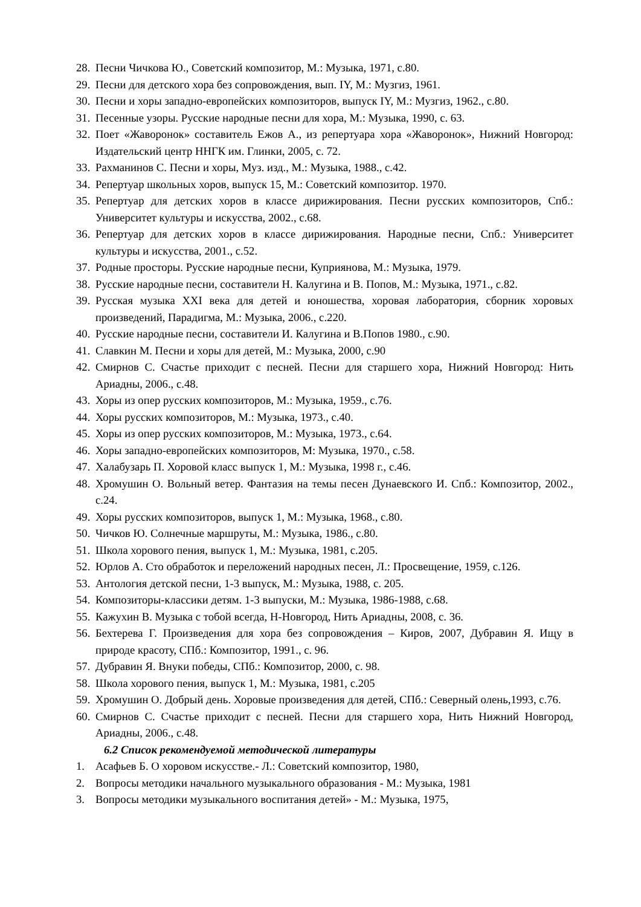28. Песни Чичкова Ю., Советский композитор, М.: Музыка, 1971, с.80.
29. Песни для детского хора без сопровождения, вып. IY, М.: Музгиз, 1961.
30. Песни и хоры западно-европейских композиторов, выпуск IY, М.: Музгиз, 1962., с.80.
31. Песенные узоры. Русские народные песни для хора, М.: Музыка, 1990, с. 63.
32. Поет «Жаворонок» составитель Ежов А., из репертуара хора «Жаворонок», Нижний Новгород: Издательский центр ННГК им. Глинки, 2005, с. 72.
33. Рахманинов С. Песни и хоры, Муз. изд., М.: Музыка, 1988., с.42.
34. Репертуар школьных хоров, выпуск 15, М.: Советский композитор. 1970.
35. Репертуар для детских хоров в классе дирижирования. Песни русских композиторов, Спб.: Университет культуры и искусства, 2002., с.68.
36. Репертуар для детских хоров в классе дирижирования. Народные песни, Спб.: Университет культуры и искусства, 2001., с.52.
37. Родные просторы. Русские народные песни, Куприянова, М.: Музыка, 1979.
38. Русские народные песни, составители Н. Калугина и В. Попов, М.: Музыка, 1971., с.82.
39. Русская музыка XXI века для детей и юношества, хоровая лаборатория, сборник хоровых произведений, Парадигма, М.: Музыка, 2006., с.220.
40. Русские народные песни, составители И. Калугина и В.Попов 1980., с.90.
41. Славкин М. Песни и хоры для детей, М.: Музыка, 2000, с.90
42. Смирнов С. Счастье приходит с песней. Песни для старшего хора, Нижний Новгород: Нить Ариадны, 2006., с.48.
43. Хоры из опер русских композиторов, М.: Музыка, 1959., с.76.
44. Хоры русских композиторов, М.: Музыка, 1973., с.40.
45. Хоры из опер русских композиторов, М.: Музыка, 1973., с.64.
46. Хоры западно-европейских композиторов, М: Музыка, 1970., с.58.
47. Халабузарь П. Хоровой класс выпуск 1, М.: Музыка, 1998 г., с.46.
48. Хромушин О. Вольный ветер. Фантазия на темы песен Дунаевского И. Спб.: Композитор, 2002., с.24.
49. Хоры русских композиторов, выпуск 1, М.: Музыка, 1968., с.80.
50. Чичков Ю. Солнечные маршруты, М.: Музыка, 1986., с.80.
51. Школа хорового пения, выпуск 1, М.: Музыка, 1981, с.205.
52. Юрлов А. Сто обработок и переложений народных песен, Л.: Просвещение, 1959, с.126.
53. Антология детской песни, 1-3 выпуск, М.: Музыка, 1988, с. 205.
54. Композиторы-классики детям. 1-3 выпуски, М.: Музыка, 1986-1988, с.68.
55. Кажухин В. Музыка с тобой всегда, Н-Новгород, Нить Ариадны, 2008, с. 36.
56. Бехтерева Г. Произведения для хора без сопровождения – Киров, 2007, Дубравин Я. Ищу в природе красоту, СПб.: Композитор, 1991., с. 96.
57. Дубравин Я. Внуки победы, СПб.: Композитор, 2000, с. 98.
58. Школа хорового пения, выпуск 1, М.: Музыка, 1981, с.205
59. Хромушин О. Добрый день. Хоровые произведения для детей, СПб.: Северный олень,1993, с.76.
60. Смирнов С. Счастье приходит с песней. Песни для старшего хора, Нить Нижний Новгород, Ариадны, 2006., с.48.
6.2 Список рекомендуемой методической литературы
1. Асафьев Б. О хоровом искусстве.- Л.: Советский композитор, 1980,
2. Вопросы методики начального музыкального образования - М.: Музыка, 1981
3. Вопросы методики музыкального воспитания детей» - М.: Музыка, 1975,